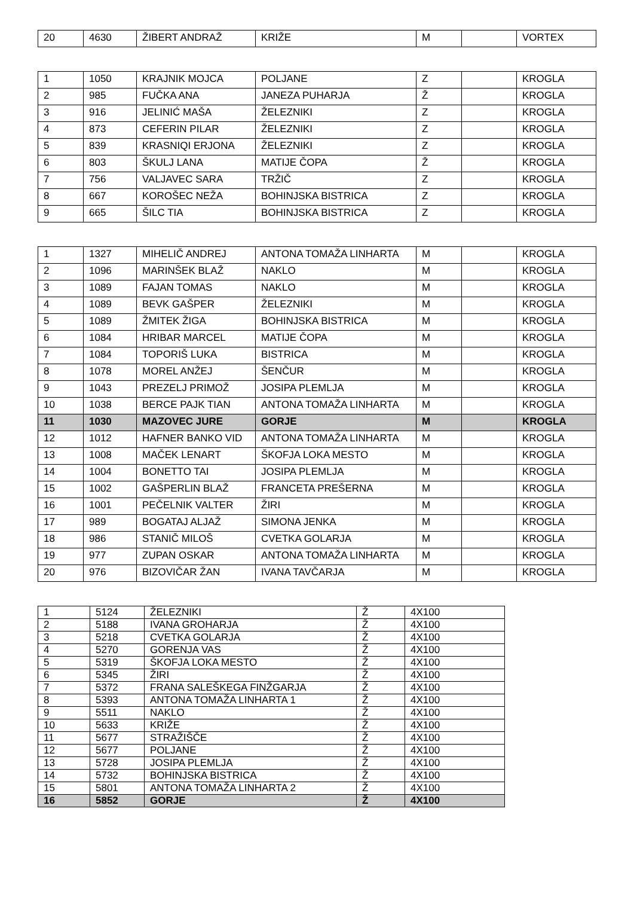| 20 | 4630 | ŽIBERT ANDRAŽ | KRIŽE | M | | VORTEX |
| 1 | 1050 | KRAJNIK MOJCA | POLJANE | Z | | KROGLA |
| 2 | 985 | FUČKA ANA | JANEZA PUHARJA | Ž | | KROGLA |
| 3 | 916 | JELINIĆ MAŠA | ŽELEZNIKI | Z | | KROGLA |
| 4 | 873 | CEFERIN PILAR | ŽELEZNIKI | Z | | KROGLA |
| 5 | 839 | KRASNIQI ERJONA | ŽELEZNIKI | Z | | KROGLA |
| 6 | 803 | ŠKULJ LANA | MATIJE ČOPA | Ž | | KROGLA |
| 7 | 756 | VALJAVEC SARA | TRŽIČ | Z | | KROGLA |
| 8 | 667 | KOROŠEC NEŽA | BOHINJSKA BISTRICA | Z | | KROGLA |
| 9 | 665 | ŠILC TIA | BOHINJSKA BISTRICA | Z | | KROGLA |
| 1 | 1327 | MIHELIČ ANDREJ | ANTONA TOMAŽA LINHARTA | M | | KROGLA |
| 2 | 1096 | MARINŠEK BLAŽ | NAKLO | M | | KROGLA |
| 3 | 1089 | FAJAN TOMAS | NAKLO | M | | KROGLA |
| 4 | 1089 | BEVK GAŠPER | ŽELEZNIKI | M | | KROGLA |
| 5 | 1089 | ŽMITEK ŽIGA | BOHINJSKA BISTRICA | M | | KROGLA |
| 6 | 1084 | HRIBAR MARCEL | MATIJE ČOPA | M | | KROGLA |
| 7 | 1084 | TOPORIŠ LUKA | BISTRICA | M | | KROGLA |
| 8 | 1078 | MOREL ANŽEJ | ŠENČUR | M | | KROGLA |
| 9 | 1043 | PREZELJ PRIMOŽ | JOSIPA PLEMLJA | M | | KROGLA |
| 10 | 1038 | BERCE PAJK TIAN | ANTONA TOMAŽA LINHARTA | M | | KROGLA |
| 11 | 1030 | MAZOVEC JURE | GORJE | M | | KROGLA |
| 12 | 1012 | HAFNER BANKO VID | ANTONA TOMAŽA LINHARTA | M | | KROGLA |
| 13 | 1008 | MAČEK LENART | ŠKOFJA LOKA MESTO | M | | KROGLA |
| 14 | 1004 | BONETTO TAI | JOSIPA PLEMLJA | M | | KROGLA |
| 15 | 1002 | GAŠPERLIN BLAŽ | FRANCETA PREŠERNA | M | | KROGLA |
| 16 | 1001 | PEČELNIK VALTER | ŽIRI | M | | KROGLA |
| 17 | 989 | BOGATAJ ALJAŽ | SIMONA JENKA | M | | KROGLA |
| 18 | 986 | STANIČ MILOŠ | CVETKA GOLARJA | M | | KROGLA |
| 19 | 977 | ZUPAN OSKAR | ANTONA TOMAŽA LINHARTA | M | | KROGLA |
| 20 | 976 | BIZOVIČAR ŽAN | IVANA TAVČARJA | M | | KROGLA |
| 1 | 5124 | ŽELEZNIKI | Ž | 4X100 |
| 2 | 5188 | IVANA GROHARJA | Ž | 4X100 |
| 3 | 5218 | CVETKA GOLARJA | Ž | 4X100 |
| 4 | 5270 | GORENJA VAS | Ž | 4X100 |
| 5 | 5319 | ŠKOFJA LOKA MESTO | Ž | 4X100 |
| 6 | 5345 | ŽIRI | Ž | 4X100 |
| 7 | 5372 | FRANA SALEŠKEGA FINŽGARJA | Ž | 4X100 |
| 8 | 5393 | ANTONA TOMAŽA LINHARTA 1 | Ž | 4X100 |
| 9 | 5511 | NAKLO | Ž | 4X100 |
| 10 | 5633 | KRIŽE | Ž | 4X100 |
| 11 | 5677 | STRAŽIŠČE | Ž | 4X100 |
| 12 | 5677 | POLJANE | Ž | 4X100 |
| 13 | 5728 | JOSIPA PLEMLJA | Ž | 4X100 |
| 14 | 5732 | BOHINJSKA BISTRICA | Ž | 4X100 |
| 15 | 5801 | ANTONA TOMAŽA LINHARTA 2 | Ž | 4X100 |
| 16 | 5852 | GORJE | Ž | 4X100 |